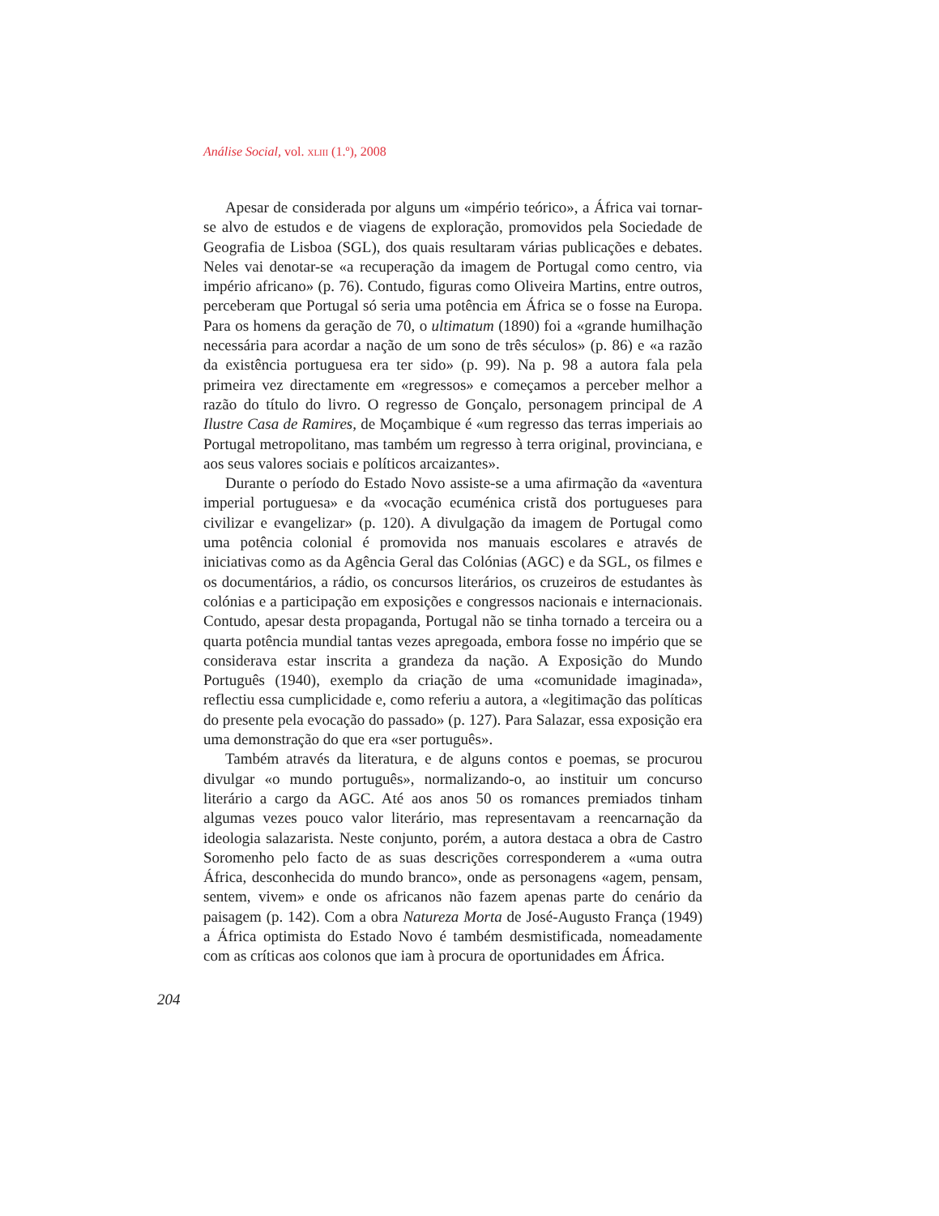Análise Social, vol. XLIII (1.º), 2008
Apesar de considerada por alguns um «império teórico», a África vai tornar-se alvo de estudos e de viagens de exploração, promovidos pela Sociedade de Geografia de Lisboa (SGL), dos quais resultaram várias publicações e debates. Neles vai denotar-se «a recuperação da imagem de Portugal como centro, via império africano» (p. 76). Contudo, figuras como Oliveira Martins, entre outros, perceberam que Portugal só seria uma potência em África se o fosse na Europa. Para os homens da geração de 70, o ultimatum (1890) foi a «grande humilhação necessária para acordar a nação de um sono de três séculos» (p. 86) e «a razão da existência portuguesa era ter sido» (p. 99). Na p. 98 a autora fala pela primeira vez directamente em «regressos» e começamos a perceber melhor a razão do título do livro. O regresso de Gonçalo, personagem principal de A Ilustre Casa de Ramires, de Moçambique é «um regresso das terras imperiais ao Portugal metropolitano, mas também um regresso à terra original, provinciana, e aos seus valores sociais e políticos arcaizantes».
Durante o período do Estado Novo assiste-se a uma afirmação da «aventura imperial portuguesa» e da «vocação ecuménica cristã dos portugueses para civilizar e evangelizar» (p. 120). A divulgação da imagem de Portugal como uma potência colonial é promovida nos manuais escolares e através de iniciativas como as da Agência Geral das Colónias (AGC) e da SGL, os filmes e os documentários, a rádio, os concursos literários, os cruzeiros de estudantes às colónias e a participação em exposições e congressos nacionais e internacionais. Contudo, apesar desta propaganda, Portugal não se tinha tornado a terceira ou a quarta potência mundial tantas vezes apregoada, embora fosse no império que se considerava estar inscrita a grandeza da nação. A Exposição do Mundo Português (1940), exemplo da criação de uma «comunidade imaginada», reflectiu essa cumplicidade e, como referiu a autora, a «legitimação das políticas do presente pela evocação do passado» (p. 127). Para Salazar, essa exposição era uma demonstração do que era «ser português».
Também através da literatura, e de alguns contos e poemas, se procurou divulgar «o mundo português», normalizando-o, ao instituir um concurso literário a cargo da AGC. Até aos anos 50 os romances premiados tinham algumas vezes pouco valor literário, mas representavam a reencarnação da ideologia salazarista. Neste conjunto, porém, a autora destaca a obra de Castro Soromenho pelo facto de as suas descrições corresponderem a «uma outra África, desconhecida do mundo branco», onde as personagens «agem, pensam, sentem, vivem» e onde os africanos não fazem apenas parte do cenário da paisagem (p. 142). Com a obra Natureza Morta de José-Augusto França (1949) a África optimista do Estado Novo é também desmistificada, nomeadamente com as críticas aos colonos que iam à procura de oportunidades em África.
204